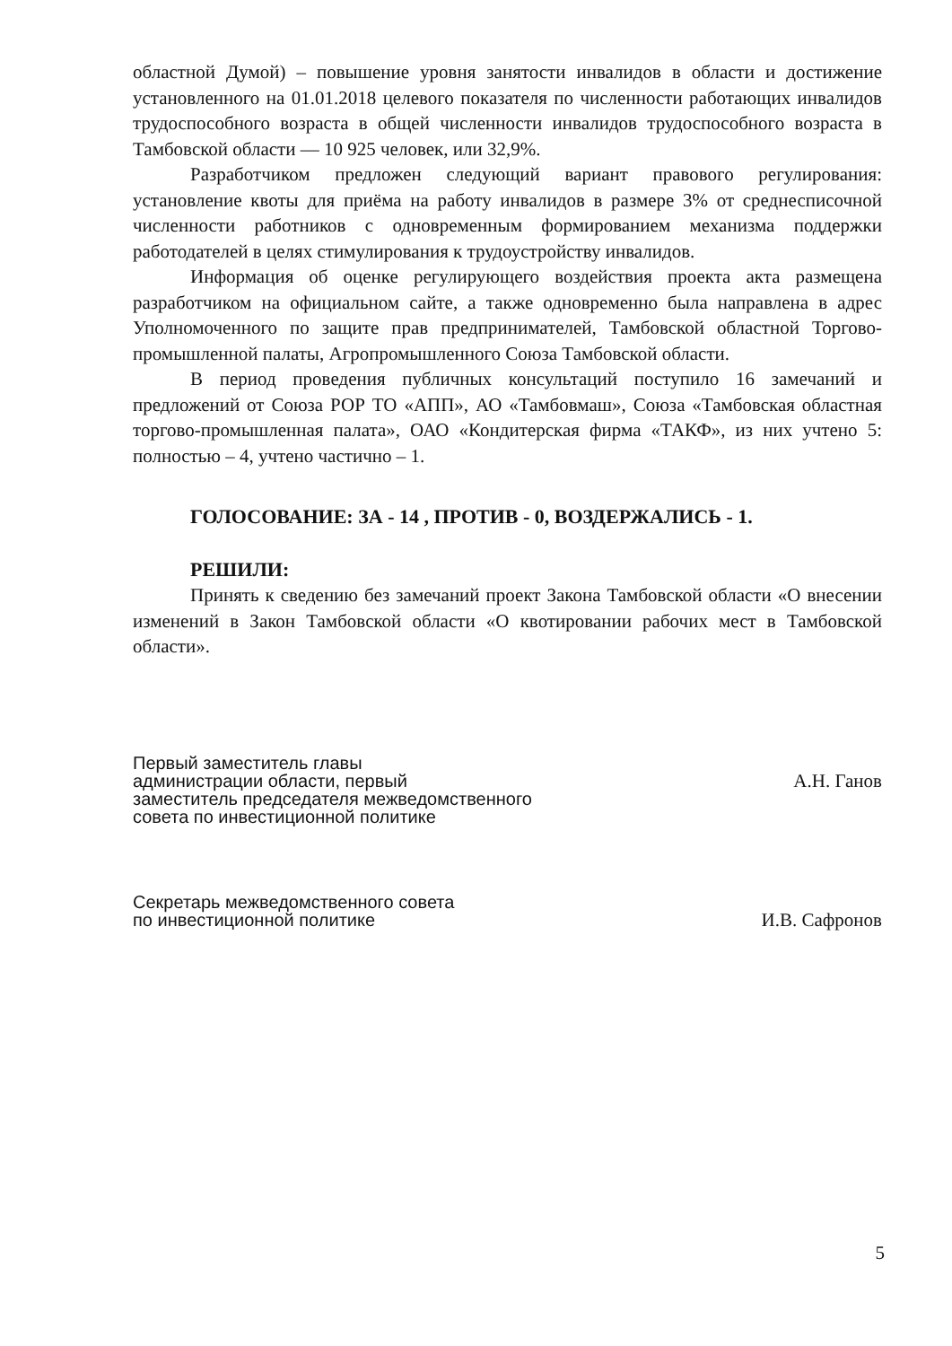областной Думой) – повышение уровня занятости инвалидов в области и достижение установленного на 01.01.2018 целевого показателя по численности работающих инвалидов трудоспособного возраста в общей численности инвалидов трудоспособного возраста в Тамбовской области — 10 925 человек, или 32,9%.
Разработчиком предложен следующий вариант правового регулирования: установление квоты для приёма на работу инвалидов в размере 3% от среднесписочной численности работников с одновременным формированием механизма поддержки работодателей в целях стимулирования к трудоустройству инвалидов.
Информация об оценке регулирующего воздействия проекта акта размещена разработчиком на официальном сайте, а также одновременно была направлена в адрес Уполномоченного по защите прав предпринимателей, Тамбовской областной Торгово-промышленной палаты, Агропромышленного Союза Тамбовской области.
В период проведения публичных консультаций поступило 16 замечаний и предложений от Союза РОР ТО «АПП», АО «Тамбовмаш», Союза «Тамбовская областная торгово-промышленная палата», ОАО «Кондитерская фирма «ТАКФ», из них учтено 5: полностью – 4, учтено частично – 1.
ГОЛОСОВАНИЕ: ЗА - 14 , ПРОТИВ - 0, ВОЗДЕРЖАЛИСЬ - 1.
РЕШИЛИ:
Принять к сведению без замечаний проект Закона Тамбовской области «О внесении изменений в Закон Тамбовской области «О квотировании рабочих мест в Тамбовской области».
Первый заместитель главы
администрации области, первый
заместитель председателя межведомственного
совета по инвестиционной политике
А.Н. Ганов
Секретарь межведомственного совета
по инвестиционной политике
И.В. Сафронов
5